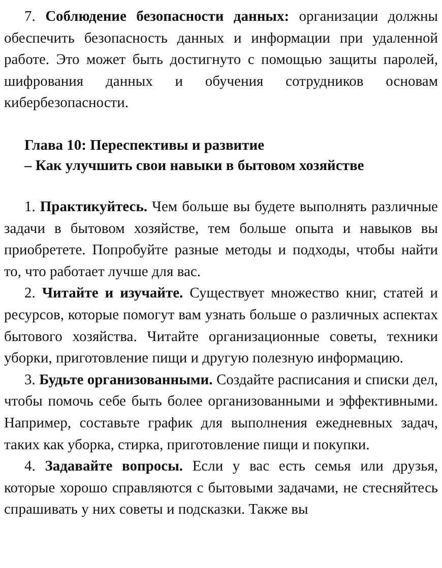7. Соблюдение безопасности данных: организации должны обеспечить безопасность данных и информации при удаленной работе. Это может быть достигнуто с помощью защиты паролей, шифрования данных и обучения сотрудников основам кибербезопасности.
Глава 10: Переспективы и развитие
– Как улучшить свои навыки в бытовом хозяйстве
1. Практикуйтесь. Чем больше вы будете выполнять различные задачи в бытовом хозяйстве, тем больше опыта и навыков вы приобретете. Попробуйте разные методы и подходы, чтобы найти то, что работает лучше для вас.
2. Читайте и изучайте. Существует множество книг, статей и ресурсов, которые помогут вам узнать больше о различных аспектах бытового хозяйства. Читайте организационные советы, техники уборки, приготовление пищи и другую полезную информацию.
3. Будьте организованными. Создайте расписания и списки дел, чтобы помочь себе быть более организованными и эффективными. Например, составьте график для выполнения ежедневных задач, таких как уборка, стирка, приготовление пищи и покупки.
4. Задавайте вопросы. Если у вас есть семья или друзья, которые хорошо справляются с бытовыми задачами, не стесняйтесь спрашивать у них советы и подсказки. Также вы